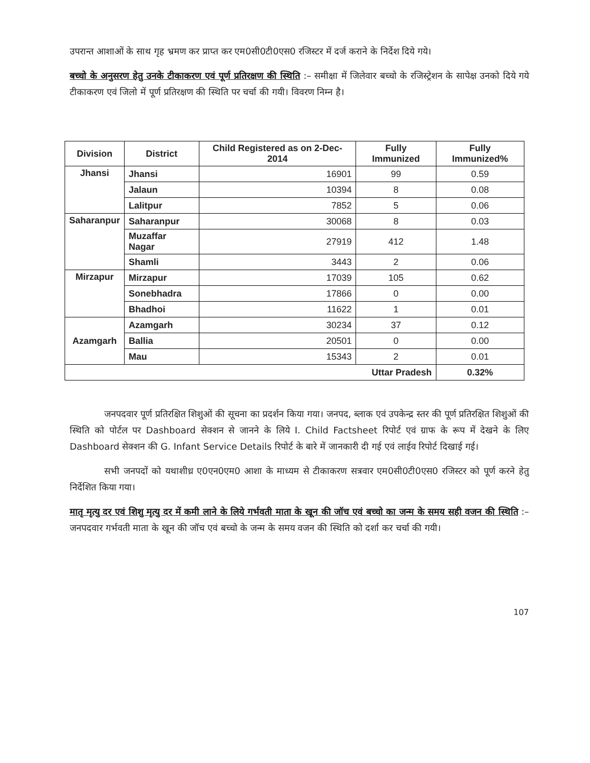उपरान्त आशाओं के साथ गृह भ्रमण कर प्राप्त कर एम0सी0टी0एस0 रजिस्टर में दर्ज कराने के निर्देश दिये गये।
बच्चो के अनुसरण हेतु उनके टीकाकरण एवं पूर्ण प्रतिरक्षण की स्थिति :– समीक्षा में जिलेवार बच्चो के रजिस्ट्रेशन के सापेक्ष उनको दिये गये टीकाकरण एवं जिलो में पूर्ण प्रतिरक्षण की स्थिति पर चर्चा की गयी। विवरण निम्न है।
| Division | District | Child Registered as on 2-Dec-2014 | Fully Immunized | Fully Immunized% |
| --- | --- | --- | --- | --- |
| Jhansi | Jhansi | 16901 | 99 | 0.59 |
| | Jalaun | 10394 | 8 | 0.08 |
| | Lalitpur | 7852 | 5 | 0.06 |
| Saharanpur | Saharanpur | 30068 | 8 | 0.03 |
| | Muzaffar Nagar | 27919 | 412 | 1.48 |
| | Shamli | 3443 | 2 | 0.06 |
| Mirzapur | Mirzapur | 17039 | 105 | 0.62 |
| | Sonebhadra | 17866 | 0 | 0.00 |
| | Bhadhoi | 11622 | 1 | 0.01 |
| Azamgarh | Azamgarh | 30234 | 37 | 0.12 |
| | Ballia | 20501 | 0 | 0.00 |
| | Mau | 15343 | 2 | 0.01 |
| Uttar Pradesh | | | | 0.32% |
जनपदवार पूर्ण प्रतिरक्षित शिशुओं की सूचना का प्रदर्शन किया गया। जनपद, ब्लाक एवं उपकेन्द्र स्तर की पूर्ण प्रतिरक्षित शिशुओं की स्थिति को पोर्टल पर Dashboard सेक्शन से जानने के लिये I. Child Factsheet रिपोर्ट एवं ग्राफ के रूप में देखने के लिए Dashboard सेक्शन की G. Infant Service Details रिपोर्ट के बारे में जानकारी दी गई एवं लाईव रिपोर्ट दिखाई गई।
सभी जनपदों को यथाशीध्र ए0एन0एम0 आशा के माध्यम से टीकाकरण सत्रवार एम0सी0टी0एस0 रजिस्टर को पूर्ण करने हेतु निर्देशित किया गया।
मातृ मृत्यु दर एवं शिशु मृत्यु दर में कमी लाने के लिये गर्भवती माता के खून की जॉच एवं बच्चो का जन्म के समय सही वजन की स्थिति :–जनपदवार गर्भवती माता के खून की जॉच एवं बच्चो के जन्म के समय वजन की स्थिति को दर्शा कर चर्चा की गयी।
107